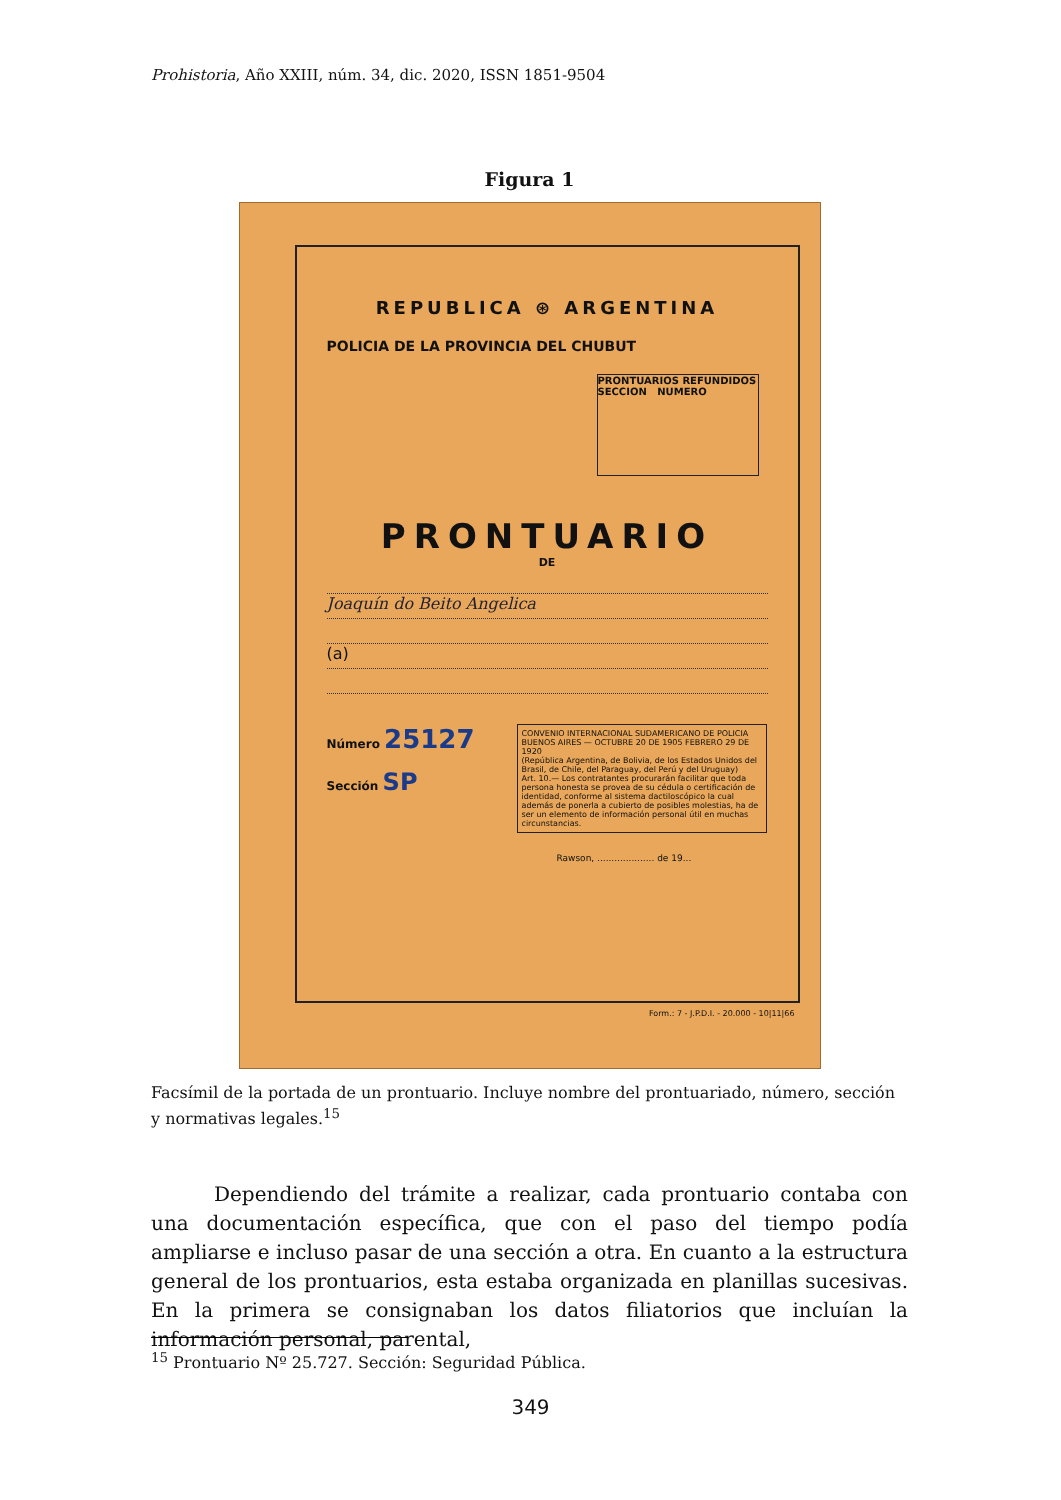Prohistoria, Año XXIII, núm. 34, dic. 2020, ISSN 1851-9504
Figura 1
REPUBLICA ⊛ ARGENTINA
POLICIA DE LA PROVINCIA DEL CHUBUT
PRONTUARIOS REFUNDIDOS
SECCION NUMERO
PRONTUARIO
DE
Joaquín do Beito Angelica
(a)
Número 25127
Sección SP
CONVENIO INTERNACIONAL SUDAMERICANO DE POLICIA
BUENOS AIRES — OCTUBRE 20 DE 1905 FEBRERO 29 DE 1920
(República Argentina, de Bolivia, de los Estados Unidos del Brasil, de Chile, del Paraguay, del Perú y del Uruguay)
Art. 10.— Los contratantes procurarán facilitar que toda persona honesta se provea de su cédula o certificación de identidad, conforme al sistema dactiloscópico la cual además de ponerla a cubierto de posibles molestias, ha de ser un elemento de información personal útil en muchas circunstancias.
Rawson, .................... de 19...
Form.: 7 - J.P.D.I. - 20.000 - 10|11|66
Facsímil de la portada de un prontuario. Incluye nombre del prontuariado, número, sección y normativas legales.<sup>15</sup>
Dependiendo del trámite a realizar, cada prontuario contaba con una documentación específica, que con el paso del tiempo podía ampliarse e incluso pasar de una sección a otra. En cuanto a la estructura general de los prontuarios, esta estaba organizada en planillas sucesivas. En la primera se consignaban los datos filiatorios que incluían la información personal, parental,
<sup>15</sup> Prontuario Nº 25.727. Sección: Seguridad Pública.
349